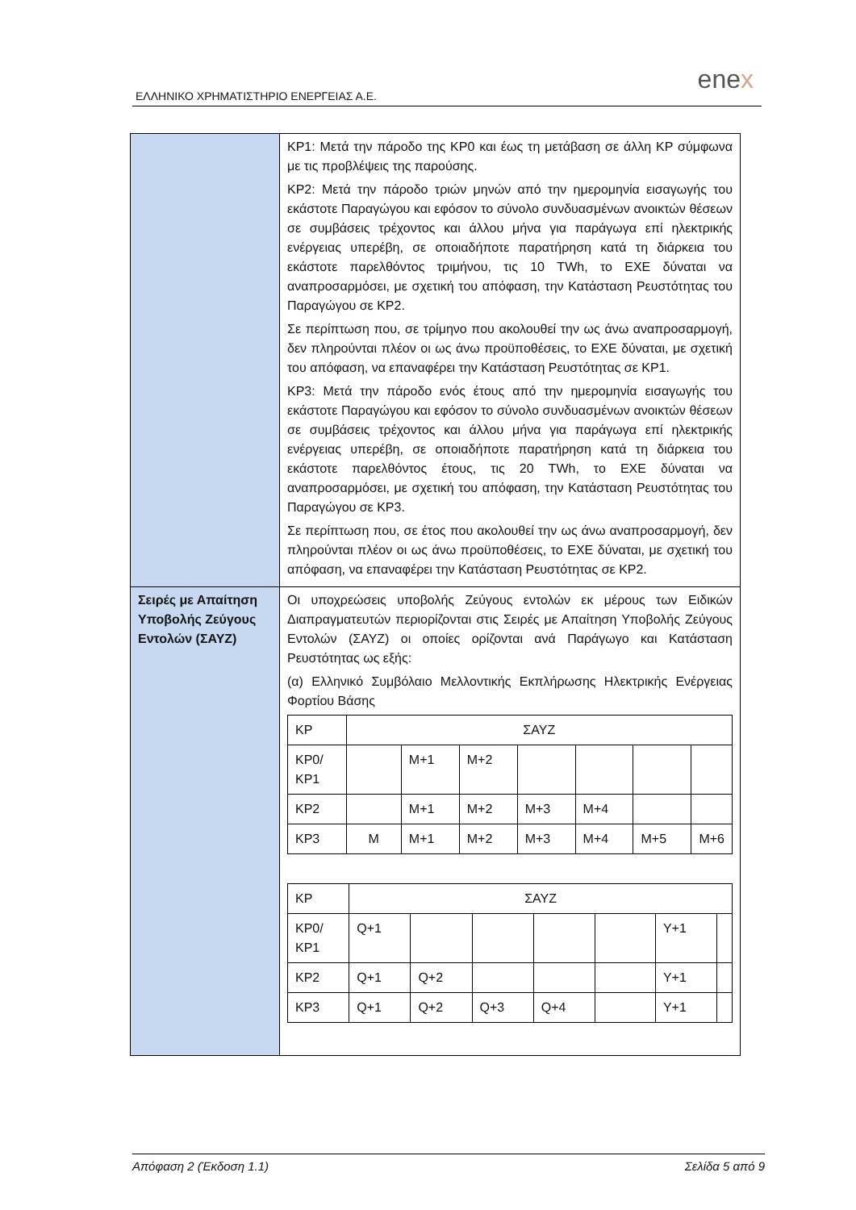ΕΛΛΗΝΙΚΟ ΧΡΗΜΑΤΙΣΤΗΡΙΟ ΕΝΕΡΓΕΙΑΣ Α.Ε.
enex
| | ΚΡ1: Μετά την πάροδο της ΚΡ0 και έως τη μετάβαση σε άλλη ΚΡ σύμφωνα με τις προβλέψεις της παρούσης. ΚΡ2: Μετά την πάροδο τριών μηνών από την ημερομηνία εισαγωγής του εκάστοτε Παραγώγου και εφόσον το σύνολο συνδυασμένων ανοικτών θέσεων σε συμβάσεις τρέχοντος και άλλου μήνα για παράγωγα επί ηλεκτρικής ενέργειας υπερέβη, σε οποιαδήποτε παρατήρηση κατά τη διάρκεια του εκάστοτε παρελθόντος τριμήνου, τις 10 TWh, το ΕΧΕ δύναται να αναπροσαρμόσει, με σχετική του απόφαση, την Κατάσταση Ρευστότητας του Παραγώγου σε ΚΡ2. Σε περίπτωση που, σε τρίμηνο που ακολουθεί την ως άνω αναπροσαρμογή, δεν πληρούνται πλέον οι ως άνω προϋποθέσεις, το ΕΧΕ δύναται, με σχετική του απόφαση, να επαναφέρει την Κατάσταση Ρευστότητας σε ΚΡ1. ΚΡ3: Μετά την πάροδο ενός έτους από την ημερομηνία εισαγωγής του εκάστοτε Παραγώγου και εφόσον το σύνολο συνδυασμένων ανοικτών θέσεων σε συμβάσεις τρέχοντος και άλλου μήνα για παράγωγα επί ηλεκτρικής ενέργειας υπερέβη, σε οποιαδήποτε παρατήρηση κατά τη διάρκεια του εκάστοτε παρελθόντος έτους, τις 20 TWh, το ΕΧΕ δύναται να αναπροσαρμόσει, με σχετική του απόφαση, την Κατάσταση Ρευστότητας του Παραγώγου σε ΚΡ3. Σε περίπτωση που, σε έτος που ακολουθεί την ως άνω αναπροσαρμογή, δεν πληρούνται πλέον οι ως άνω προϋποθέσεις, το ΕΧΕ δύναται, με σχετική του απόφαση, να επαναφέρει την Κατάσταση Ρευστότητας σε ΚΡ2. |
| Σειρές με Απαίτηση Υποβολής Ζεύγους Εντολών (ΣΑΥΖ) | Οι υποχρεώσεις υποβολής Ζεύγους εντολών εκ μέρους των Ειδικών Διαπραγματευτών περιορίζονται στις Σειρές με Απαίτηση Υποβολής Ζεύγους Εντολών (ΣΑΥΖ) οι οποίες ορίζονται ανά Παράγωγο και Κατάσταση Ρευστότητας ως εξής: (α) Ελληνικό Συμβόλαιο Μελλοντικής Εκπλήρωσης Ηλεκτρικής Ενέργειας Φορτίου Βάσης / ΚΡ / ΣΑΥΖ / / / / / / / / ΚΡ0/ ΚΡ1 / / M+1 / M+2 / / / / / / ΚΡ2 / / M+1 / M+2 / M+3 / M+4 / / / / ΚΡ3 / M / M+1 / M+2 / M+3 / M+4 / M+5 / M+6 / / ΚΡ / ΣΑΥΖ / / / / / / / / ΚΡ0/ ΚΡ1 / Q+1 / / / / / Y+1 / / / ΚΡ2 / Q+1 / Q+2 / / / / Y+1 / / / ΚΡ3 / Q+1 / Q+2 / Q+3 / Q+4 / / Y+1 / / |
Απόφαση 2 (Έκδοση 1.1) Σελίδα 5 από 9